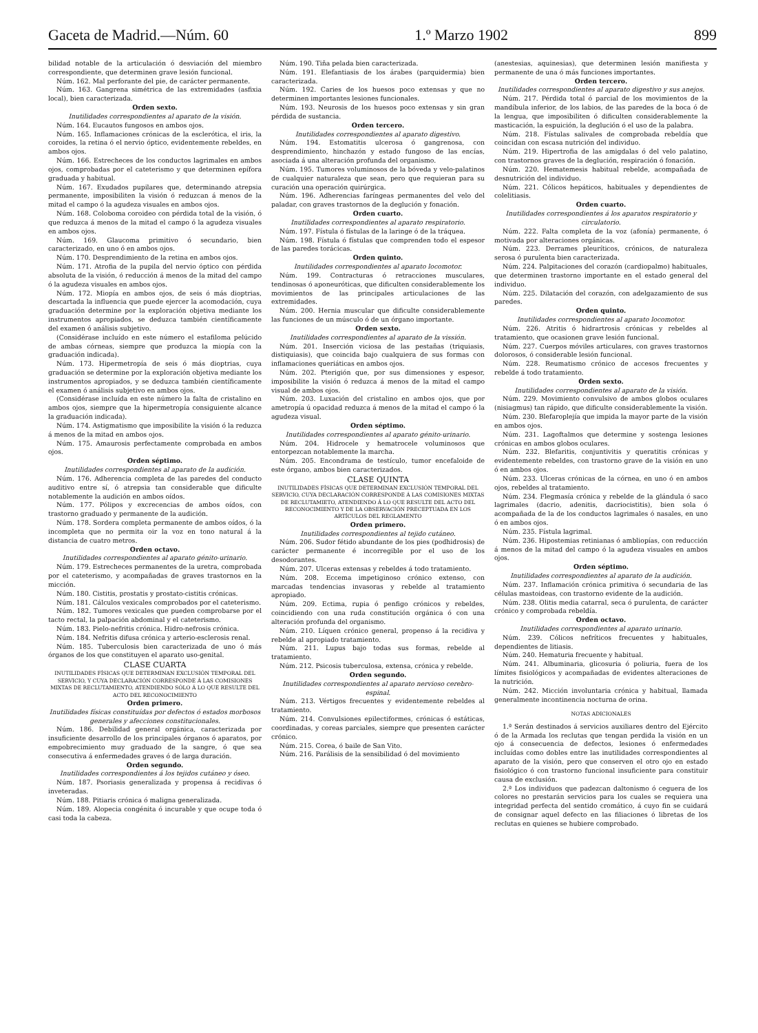Gaceta de Madrid.—Núm. 60 1.º Marzo 1902 899
bilidad notable de la articulación ó desviación del miembro correspondiente, que determinen grave lesión funcional.
Núm. 162. Mal perforante del pie, de carácter permanente.
Núm. 163. Gangrena simétrica de las extremidades (asfixia local), bien caracterizada.
Orden sexto.
Inutilidades correspondientes al aparato de la visión.
Núm. 164. Eucautos fungosos en ambos ojos.
Núm. 165. Inflamaciones crónicas de la esclerótica, el iris, la coroides, la retina ó el nervio óptico, evidentemente rebeldes, en ambos ojos.
Núm. 166. Estrecheces de los conductos lagrimales en ambos ojos, comprobadas por el cateterismo y que determinen epífora graduada y habitual.
Núm. 167. Exudados pupilares que, determinando atrepsia permanente, imposibiliten la visión ó reduzcan á menos de la mitad el campo ó la agudeza visuales en ambos ojos.
Núm. 168. Coloboma coroideo con pérdida total de la visión, ó que reduzca á menos de la mitad el campo ó la agudeza visuales en ambos ojos.
Núm. 169. Glaucoma primitivo ó secundario, bien caracterizado, en uno ó en ambos ojos.
Núm. 170. Desprendimiento de la retina en ambos ojos.
Núm. 171. Atrofia de la pupila del nervio óptico con pérdida absoluta de la visión, ó reducción á menos de la mitad del campo ó la agudeza visuales en ambos ojos.
Núm. 172. Miopía en ambos ojos, de seis ó más dioptrias, descartada la influencia que puede ejercer la acomodación, cuya graduación determine por la exploración objetiva mediante los instrumentos apropiados, se deduzca también científicamente del examen ó análisis subjetivo.
(Considérase incluído en este número el estafiloma pelúcido de ambas córneas, siempre que produzca la miopía con la graduación indicada).
Núm. 173. Hipermetropía de seis ó más dioptrias, cuya graduación se determine por la exploración objetiva mediante los instrumentos apropiados, y se deduzca también científicamente el examen ó análisis subjetivo en ambos ojos.
(Considérase incluída en este número la falta de cristalino en ambos ojos, siempre que la hipermetropía consiguiente alcance la graduación indicada).
Núm. 174. Astigmatismo que imposibilite la visión ó la reduzca á menos de la mitad en ambos ojos.
Núm. 175. Amaurosis perfectamente comprobada en ambos ojos.
Orden séptimo.
Inutilidades correspondientes al aparato de la audición.
Núm. 176. Adherencia completa de las paredes del conducto auditivo entre sí, ó atrepsia tan considerable que dificulte notablemente la audición en ambos oídos.
Núm. 177. Pólipos y excrecencias de ambos oídos, con trastorno graduado y permanente de la audición.
Núm. 178. Sordera completa permanente de ambos oídos, ó la incompleta que no permita oir la voz en tono natural á la distancia de cuatro metros.
Orden octavo.
Inutilidades correspondientes al aparato génito-urinario.
Núm. 179. Estrecheces permanentes de la uretra, comprobada por el cateterismo, y acompañadas de graves trastornos en la micción.
Núm. 180. Cistitis, prostatis y prostato-cistitis crónicas.
Núm. 181. Cálculos vexicales comprobados por el cateterismo.
Núm. 182. Tumores vexicales que pueden comprobarse por el tacto rectal, la palpación abdominal y el cateterismo.
Núm. 183. Pielo-nefritis crónica. Hidro-nefrosis crónica.
Núm. 184. Nefritis difusa crónica y arterio-esclerosis renal.
Núm. 185. Tuberculosis bien caracterizada de uno ó más órganos de los que constituyen el aparato uso-genital.
CLASE CUARTA
INUTILIDADES FÍSICAS QUE DETERMINAN EXCLUSIÓN TEMPORAL DEL SERVICIO, Y CUYA DECLARACIÓN CORRESPONDE Á LAS COMISIONES MIXTAS DE RECLUTAMIENTO, ATENDIENDO SÓLO Á LO QUE RESULTE DEL ACTO DEL RECONOCIMIENTO
Orden primero.
Inutilidades físicas constituídas por defectos ó estados morbosos generales y afecciones constitucionales.
Núm. 186. Debilidad general orgánica, caracterizada por insuficiente desarrollo de los principales órganos ó aparatos, por empobrecimiento muy graduado de la sangre, ó que sea consecutiva á enfermedades graves ó de larga duración.
Orden segundo.
Inutilidades correspondientes á los tejidos cutáneo y óseo.
Núm. 187. Psoriasis generalizada y propensa á recidivas ó inveteradas.
Núm. 188. Pitiaris crónica ó maligna generalizada.
Núm. 189. Alopecia congénita ó incurable y que ocupe toda ó casi toda la cabeza.
Núm. 190. Tiña pelada bien caracterizada.
Núm. 191. Elefantiasis de los árabes (parquidermia) bien caracterizada.
Núm. 192. Caries de los huesos poco extensas y que no determinen importantes lesiones funcionales.
Núm. 193. Neurosis de los huesos poco extensas y sin gran pérdida de sustancia.
Orden tercero.
Inutilidades correspondientes al aparato digestivo.
Núm. 194. Estomatitis ulcerosa ó gangrenosa, con desprendimiento, hinchazón y estado fungoso de las encías, asociada á una alteración profunda del organismo.
Núm. 195. Tumores voluminosos de la bóveda y velo-palatinos de cualquier naturaleza que sean, pero que requieran para su curación una operación quirúrgica.
Núm. 196. Adherencias faríngeas permanentes del velo del paladar, con graves trastornos de la deglución y fonación.
Orden cuarto.
Inutilidades correspondientes al aparato respiratorio.
Núm. 197. Fístula ó fístulas de la laringe ó de la tráquea.
Núm. 198. Fístula ó fístulas que comprenden todo el espesor de las paredes torácicas.
Orden quinto.
Inutilidades correspondientes al aparato locomotor.
Núm. 199. Contracturas ó retracciones musculares, tendinosas ó aponeuróticas, que dificulten considerablemente los movimientos de las principales articulaciones de las extremidades.
Núm. 200. Hernia muscular que dificulte considerablemente las funciones de un músculo ó de un órgano importante.
Orden sexto.
Inutilidades correspondientes al aparato de la vissión.
Núm. 201. Inserción viciosa de las pestañas (triquiasis, distiquiasis), que coincida bajo cualquiera de sus formas con inflamaciones queriáticas en ambos ojos.
Núm. 202. Pterigión que, por sus dimensiones y espesor, imposibilite la visión ó reduzca á menos de la mitad el campo visual de ambos ojos.
Núm. 203. Luxación del cristalino en ambos ojos, que por ametropía ú opacidad reduzca á menos de la mitad el campo ó la agudeza visual.
Orden séptimo.
Inutilidades correspondientes al aparato génito-urinario.
Núm. 204. Hidrocele y hematrocele voluminosos que entorpezcan notablemente la marcha.
Núm. 205. Encondrama de testículo, tumor encefaloide de este órgano, ambos bien caracterizados.
CLASE QUINTA
INUTILIDADES FÍSICAS QUE DETERMINAN EXCLUSIÓN TEMPORAL DEL SERVICIO, CUYA DECLARACIÓN CORRESPONDE Á LAS COMISIONES MIXTAS DE RECLUTAMIETO, ATENDIENDO Á LO QUE RESULTE DEL ACTO DEL RECONOCIMIENTO Y DE LA OBSERVACIÓN PRECEPTUADA EN LOS ARTÍCULOS DEL REGLAMENTO
Orden primero.
Inutilidades correspondientes al tejido cutáneo.
Núm. 206. Sudor fétido abundante de los pies (podhidrosis) de carácter permanente é incorregible por el uso de los desodorantes.
Núm. 207. Ulceras extensas y rebeldes á todo tratamiento.
Núm. 208. Eccema impetiginoso crónico extenso, con marcadas tendencias invasoras y rebelde al tratamiento apropiado.
Núm. 209. Ectima, rupia ó penfigo crónicos y rebeldes, coincidiendo con una ruda constitución orgánica ó con una alteración profunda del organismo.
Núm. 210. Líquen crónico general, propenso á la recidiva y rebelde al apropiado tratamiento.
Núm. 211. Lupus bajo todas sus formas, rebelde al tratamiento.
Núm. 212. Psicosis tuberculosa, extensa, crónica y rebelde.
Orden segundo.
Inutilidades correspondientes al aparato nervioso cerebro-espinal.
Núm. 213. Vértigos frecuentes y evidentemente rebeldes al tratamiento.
Núm. 214. Convulsiones epilectiformes, crónicas ó estáticas, coordinadas, y coreas parciales, siempre que presenten carácter crónico.
Núm. 215. Corea, ó baile de San Vito.
Núm. 216. Parálisis de la sensibilidad ó del movimiento
(anestesias, aquinesias), que determinen lesión manifiesta y permanente de una ó más funciones importantes.
Orden tercero.
Inutilidades correspondientes al aparato digestivo y sus anejos.
Núm. 217. Pérdida total ó parcial de los movimientos de la mandíbula inferior, de los labios, de las paredes de la boca ó de la lengua, que imposibiliten ó dificulten considerablemente la masticación, la espuición, la deglución ó el uso de la palabra.
Núm. 218. Fístulas salivales de comprobada rebeldía que coincidan con escasa nutrición del individuo.
Núm. 219. Hipertrofia de las amigdalas ó del velo palatino, con trastornos graves de la deglución, respiración ó fonación.
Núm. 220. Hematemesis habitual rebelde, acompañada de desnutrición del individuo.
Núm. 221. Cólicos hepáticos, habituales y dependientes de colelitiasis.
Orden cuarto.
Inutilidades correspondientes á los aparatos respiratorio y circulatorio.
Núm. 222. Falta completa de la voz (afonía) permanente, ó motivada por alteraciones orgánicas.
Núm. 223. Derrames pleuríticos, crónicos, de naturaleza serosa ó purulenta bien caracterizada.
Núm. 224. Palpitaciones del corazón (cardiopalmo) habituales, que determinen trastorno importante en el estado general del individuo.
Núm. 225. Dilatación del corazón, con adelgazamiento de sus paredes.
Orden quinto.
Inutilidades correspondientes al aparato locomotor.
Núm. 226. Atritis ó hidrartrosis crónicas y rebeldes al tratamiento, que ocasionen grave lesión funcional.
Núm. 227. Cuerpos móviles articulares, con graves trastornos dolorosos, ó considerable lesión funcional.
Núm. 228. Reumatismo crónico de accesos frecuentes y rebelde á todo tratamiento.
Orden sexto.
Inutilidades correspondientes al aparato de la visión.
Núm. 229. Movimiento convulsivo de ambos globos oculares (nisiagmus) tan rápido, que dificulte considerablemente la visión.
Núm. 230. Blefaroplejía que impida la mayor parte de la visión en ambos ojos.
Núm. 231. Lagoftalmos que determine y sostenga lesiones crónicas en ambos globos oculares.
Núm. 232. Blefaritis, conjuntivitis y queratitis crónicas y evidentemente rebeldes, con trastorno grave de la visión en uno ó en ambos ojos.
Núm. 233. Ulceras crónicas de la córnea, en uno ó en ambos ojos, rebeldes al tratamiento.
Núm. 234. Flegmasía crónica y rebelde de la glándula ó saco lagrimales (dacrio, adenitis, dacriocistitis), bien sola ó acompañada de la de los conductos lagrimales ó nasales, en uno ó en ambos ojos.
Núm. 235. Fístula lagrimal.
Núm. 236. Hipostemias retinianas ó ambliopías, con reducción á menos de la mitad del campo ó la agudeza visuales en ambos ojos.
Orden séptimo.
Inutilidades correspondientes al aparato de la audición.
Núm. 237. Inflamación crónica primitiva ó secundaria de las células mastoideas, con trastorno evidente de la audición.
Núm. 238. Olitis media catarral, seca ó purulenta, de carácter crónico y comprobada rebeldía.
Orden octavo.
Inutilidades correspondientes al aparato urinario.
Núm. 239. Cólicos nefríticos frecuentes y habituales, dependientes de litiasis.
Núm. 240. Hematuria frecuente y habitual.
Núm. 241. Albuminaria, glicosuria ó poliuria, fuera de los límites fisiológicos y acompañadas de evidentes alteraciones de la nutrición.
Núm. 242. Micción involuntaria crónica y habitual, llamada generalmente incontinencia nocturna de orina.
NOTAS ADICIONALES
1.ª Serán destinados á servicios auxiliares dentro del Ejército ó de la Armada los reclutas que tengan perdida la visión en un ojo á consecuencia de defectos, lesiones ó enfermedades incluídas como dobles entre las inutilidades correspondientes al aparato de la visión, pero que conserven el otro ojo en estado fisiológico ó con trastorno funcional insuficiente para constituir causa de exclusión.
2.ª Los individuos que padezcan daltonismo ó ceguera de los colores no prestarán servicios para los cuales se requiera una integridad perfecta del sentido cromático, á cuyo fin se cuidará de consignar aquel defecto en las filiaciones ó libretas de los reclutas en quienes se hubiere comprobado.